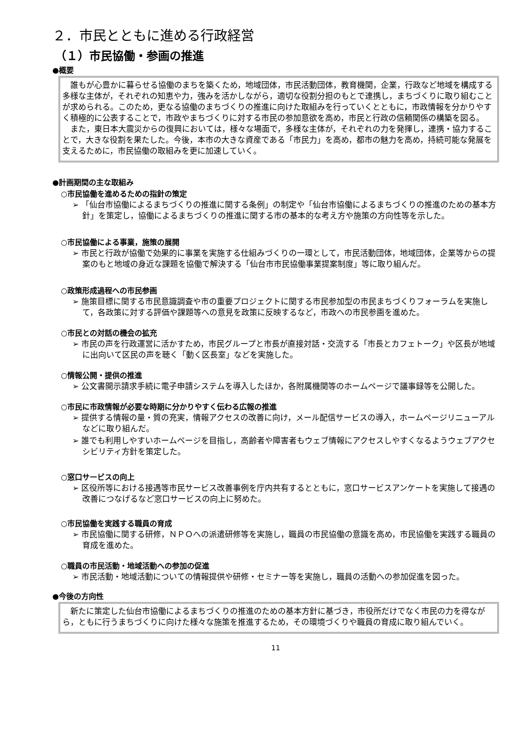２．市民とともに進める行政経営
（１）市民協働・参画の推進
●概要
誰もが心豊かに暮らせる協働のまちを築くため，地域団体，市民活動団体，教育機関，企業，行政など地域を構成する多様な主体が，それぞれの知恵や力，強みを活かしながら，適切な役割分担のもとで連携し，まちづくりに取り組むことが求められる。このため，更なる協働のまちづくりの推進に向けた取組みを行っていくとともに，市政情報を分かりやすく積極的に公表することで，市政やまちづくりに対する市民の参加意欲を高め，市民と行政の信頼関係の構築を図る。
また，東日本大震災からの復興においては，様々な場面で，多様な主体が，それぞれの力を発揮し，連携・協力することで，大きな役割を果たした。今後，本市の大きな資産である「市民力」を高め，都市の魅力を高め，持続可能な発展を支えるために，市民協働の取組みを更に加速していく。
●計画期間の主な取組み
○市民協働を進めるための指針の策定
➢ 「仙台市協働によるまちづくりの推進に関する条例」の制定や「仙台市協働によるまちづくりの推進のための基本方針」を策定し，協働によるまちづくりの推進に関する市の基本的な考え方や施策の方向性等を示した。
○市民協働による事業，施策の展開
➢ 市民と行政が協働で効果的に事業を実施する仕組みづくりの一環として，市民活動団体，地域団体，企業等からの提案のもと地域の身近な課題を協働で解決する「仙台市市民協働事業提案制度」等に取り組んだ。
○政策形成過程への市民参画
➢ 施策目標に関する市民意識調査や市の重要プロジェクトに関する市民参加型の市民まちづくりフォーラムを実施して，各政策に対する評価や課題等への意見を政策に反映するなど，市政への市民参画を進めた。
○市民との対話の機会の拡充
➢ 市民の声を行政運営に活かすため，市民グループと市長が直接対話・交流する「市長とカフェトーク」や区長が地域に出向いて区民の声を聴く「動く区長室」などを実施した。
○情報公開・提供の推進
➢ 公文書開示請求手続に電子申請システムを導入したほか，各附属機関等のホームページで議事録等を公開した。
○市民に市政情報が必要な時期に分かりやすく伝わる広報の推進
➢ 提供する情報の量・質の充実，情報アクセスの改善に向け，メール配信サービスの導入，ホームページリニューアルなどに取り組んだ。
➢ 誰でも利用しやすいホームページを目指し，高齢者や障害者もウェブ情報にアクセスしやすくなるようウェブアクセシビリティ方針を策定した。
○窓口サービスの向上
➢ 区役所等における接遇等市民サービス改善事例を庁内共有するとともに，窓口サービスアンケートを実施して接遇の改善につなげるなど窓口サービスの向上に努めた。
○市民協働を実践する職員の育成
➢ 市民協働に関する研修，ＮＰＯへの派遣研修等を実施し，職員の市民協働の意識を高め，市民協働を実践する職員の育成を進めた。
○職員の市民活動・地域活動への参加の促進
➢ 市民活動・地域活動についての情報提供や研修・セミナー等を実施し，職員の活動への参加促進を図った。
●今後の方向性
新たに策定した仙台市協働によるまちづくりの推進のための基本方針に基づき，市役所だけでなく市民の力を得ながら，ともに行うまちづくりに向けた様々な施策を推進するため，その環境づくりや職員の育成に取り組んでいく。
11